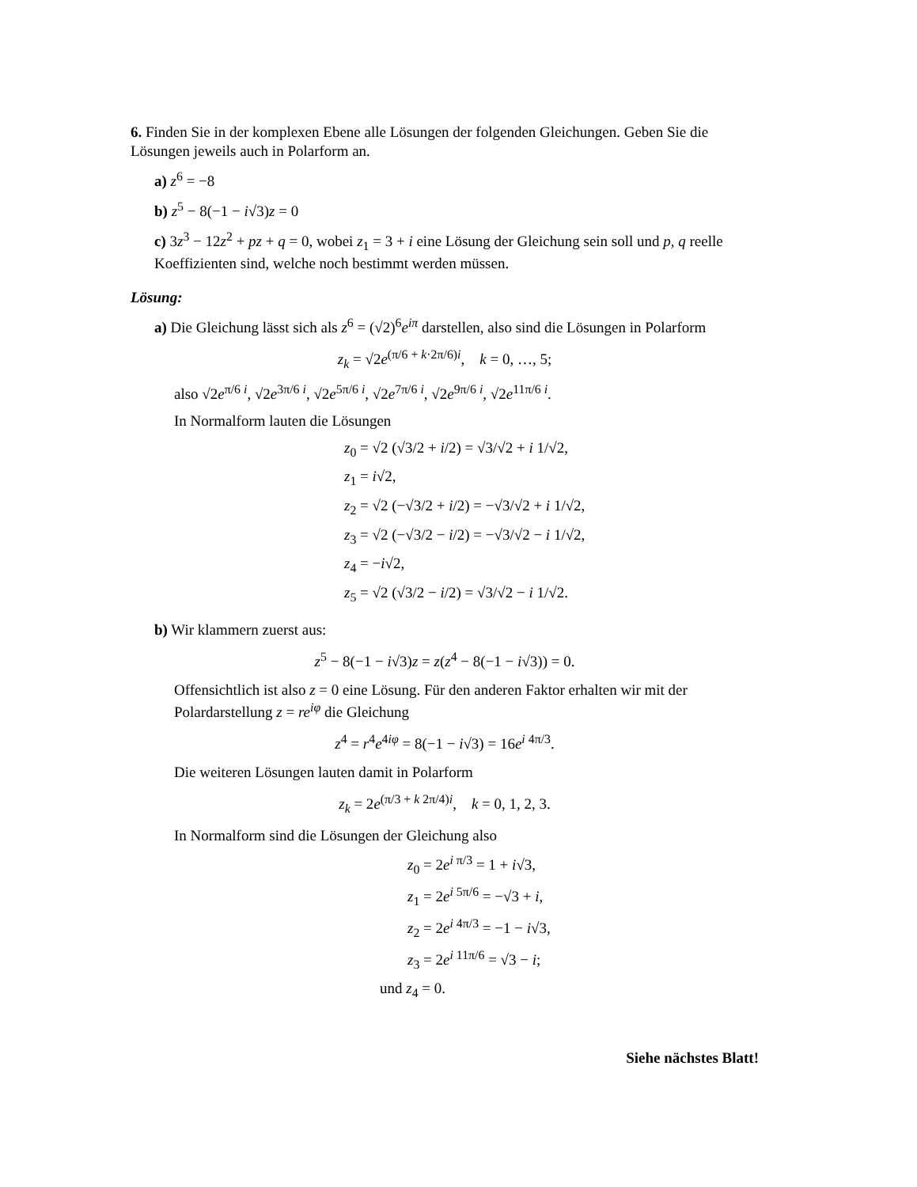6. Finden Sie in der komplexen Ebene alle Lösungen der folgenden Gleichungen. Geben Sie die Lösungen jeweils auch in Polarform an.
a) z<sup>6</sup> = −8
b) z<sup>5</sup> − 8(−1 − i√3)z = 0
c) 3z<sup>3</sup> − 12z<sup>2</sup> + pz + q = 0, wobei z<sub>1</sub> = 3 + i eine Lösung der Gleichung sein soll und p, q reelle Koeffizienten sind, welche noch bestimmt werden müssen.
Lösung:
a) Die Gleichung lässt sich als z<sup>6</sup> = (√2)<sup>6</sup>e<sup>iπ</sup> darstellen, also sind die Lösungen in Polarform
z<sub>k</sub> = √2e<sup>(π/6 + k·2π/6)i</sup>, k = 0, …, 5;
also √2e<sup>π/6 i</sup>, √2e<sup>3π/6 i</sup>, √2e<sup>5π/6 i</sup>, √2e<sup>7π/6 i</sup>, √2e<sup>9π/6 i</sup>, √2e<sup>11π/6 i</sup>.
In Normalform lauten die Lösungen
z<sub>0</sub> = √2 (√3/2 + i/2) = √3/√2 + i 1/√2,
z<sub>1</sub> = i√2,
z<sub>2</sub> = √2 (−√3/2 + i/2) = −√3/√2 + i 1/√2,
z<sub>3</sub> = √2 (−√3/2 − i/2) = −√3/√2 − i 1/√2,
z<sub>4</sub> = −i√2,
z<sub>5</sub> = √2 (√3/2 − i/2) = √3/√2 − i 1/√2.
b) Wir klammern zuerst aus:
z<sup>5</sup> − 8(−1 − i√3)z = z(z<sup>4</sup> − 8(−1 − i√3)) = 0.
Offensichtlich ist also z = 0 eine Lösung. Für den anderen Faktor erhalten wir mit der Polardarstellung z = re<sup>iφ</sup> die Gleichung
z<sup>4</sup> = r<sup>4</sup>e<sup>4iφ</sup> = 8(−1 − i√3) = 16e<sup>i 4π/3</sup>.
Die weiteren Lösungen lauten damit in Polarform
z<sub>k</sub> = 2e<sup>(π/3 + k 2π/4)i</sup>, k = 0, 1, 2, 3.
In Normalform sind die Lösungen der Gleichung also
z<sub>0</sub> = 2e<sup>i π/3</sup> = 1 + i√3,
z<sub>1</sub> = 2e<sup>i 5π/6</sup> = −√3 + i,
z<sub>2</sub> = 2e<sup>i 4π/3</sup> = −1 − i√3,
z<sub>3</sub> = 2e<sup>i 11π/6</sup> = √3 − i;
und z<sub>4</sub> = 0.
Siehe nächstes Blatt!